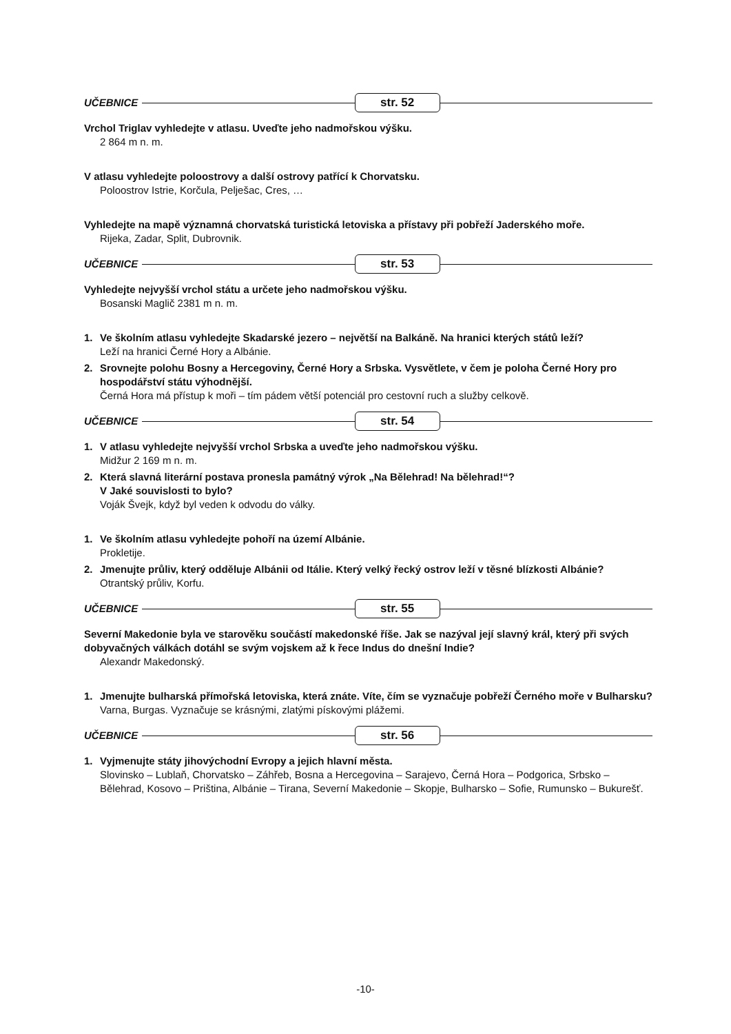UČEBNICE str. 52
Vrchol Triglav vyhledejte v atlasu. Uveďte jeho nadmořskou výšku.
2 864 m n. m.
V atlasu vyhledejte poloostrovy a další ostrovy patřící k Chorvatsku.
Poloostrov Istrie, Korčula, Pelješac, Cres, …
Vyhledejte na mapě významná chorvatská turistická letoviska a přístavy při pobřeží Jaderského moře.
Rijeka, Zadar, Split, Dubrovnik.
UČEBNICE str. 53
Vyhledejte nejvyšší vrchol státu a určete jeho nadmořskou výšku.
Bosanski Maglič 2381 m n. m.
1. Ve školním atlasu vyhledejte Skadarské jezero – největší na Balkáně. Na hranici kterých států leží?
Leží na hranici Černé Hory a Albánie.
2. Srovnejte polohu Bosny a Hercegoviny, Černé Hory a Srbska. Vysvětlete, v čem je poloha Černé Hory pro hospodářství státu výhodnější.
Černá Hora má přístup k moři – tím pádem větší potenciál pro cestovní ruch a služby celkově.
UČEBNICE str. 54
1. V atlasu vyhledejte nejvyšší vrchol Srbska a uveďte jeho nadmořskou výšku.
Midžur 2 169 m n. m.
2. Která slavná literární postava pronesla památný výrok „Na Bělehrad! Na bělehrad!“?
V Jaké souvislosti to bylo?
Voják Švejk, když byl veden k odvodu do války.
1. Ve školním atlasu vyhledejte pohoří na území Albánie.
Prokletije.
2. Jmenujte průliv, který odděluje Albánii od Itálie. Který velký řecký ostrov leží v těsné blízkosti Albánie?
Otrantský průliv, Korfu.
UČEBNICE str. 55
Severní Makedonie byla ve starověku součástí makedonské říše. Jak se nazýval její slavný král, který při svých dobyvačných válkách dotáhl se svým vojskem až k řece Indus do dnešní Indie?
Alexandr Makedonský.
1. Jmenujte bulharská přímořská letoviska, která znáte. Víte, čím se vyznačuje pobřeží Černého moře v Bulharsku?
Varna, Burgas. Vyznačuje se krásnými, zlatými pískovými plážemi.
UČEBNICE str. 56
1. Vyjmenujte státy jihovýchodní Evropy a jejich hlavní města.
Slovinsko – Lublaň, Chorvatsko – Záhřeb, Bosna a Hercegovina – Sarajevo, Černá Hora – Podgorica, Srbsko – Bělehrad, Kosovo – Priština, Albánie – Tirana, Severní Makedonie – Skopje, Bulharsko – Sofie, Rumunsko – Bukurešť.
-10-